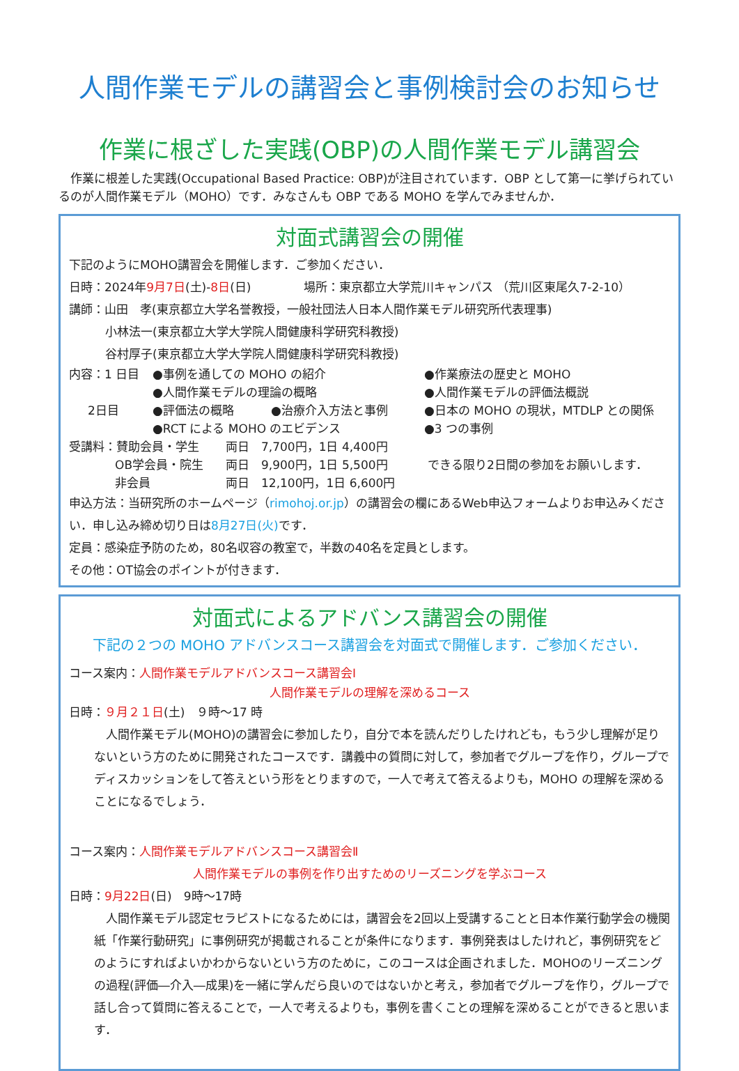人間作業モデルの講習会と事例検討会のお知らせ
作業に根ざした実践(OBP)の人間作業モデル講習会
作業に根差した実践(Occupational Based Practice: OBP)が注目されています．OBP として第一に挙げられているのが人間作業モデル（MOHO）です．みなさんも OBP である MOHO を学んでみませんか．
対面式講習会の開催
下記のようにMOHO講習会を開催します．ご参加ください．
日時：2024年9月7日(土)-8日(日) 場所：東京都立大学荒川キャンパス （荒川区東尾久7-2-10）
講師：山田　孝(東京都立大学名誉教授，一般社団法人日本人間作業モデル研究所代表理事)
小林法一(東京都立大学大学院人間健康科学研究科教授)
谷村厚子(東京都立大学大学院人間健康科学研究科教授)
内容：1 日目 ●事例を通しての MOHO の紹介 ●作業療法の歴史と MOHO
●人間作業モデルの理論の概略 ●人間作業モデルの評価法概説
2日目 ●評価法の概略 ●治療介入方法と事例 ●日本の MOHO の現状，MTDLP との関係
●RCT による MOHO のエビデンス ●3 つの事例
受講料：賛助会員・学生 両日　7,700円，1日 4,400円
OB学会員・院生 両日　9,900円，1日 5,500円 できる限り2日間の参加をお願いします．
非会員 両日　12,100円，1日 6,600円
申込方法：当研究所のホームページ（rimohoj.or.jp）の講習会の欄にあるWeb申込フォームよりお申込みください．申し込み締め切り日は8月27日(火) です．
定員：感染症予防のため，80名収容の教室で，半数の40名を定員とします。
その他：OT協会のポイントが付きます．
対面式によるアドバンス講習会の開催
下記の２つの MOHO アドバンスコース講習会を対面式で開催します．ご参加ください．
コース案内：人間作業モデルアドバンスコース講習会Ⅰ
人間作業モデルの理解を深めるコース
日時：９月２１日(土)　９時～17 時
人間作業モデル(MOHO)の講習会に参加したり，自分で本を読んだりしたけれども，もう少し理解が足りないという方のために開発されたコースです．講義中の質問に対して，参加者でグループを作り，グループでディスカッションをして答えという形をとりますので，一人で考えて答えるよりも，MOHO の理解を深めることになるでしょう．
コース案内：人間作業モデルアドバンスコース講習会Ⅱ
人間作業モデルの事例を作り出すためのリーズニングを学ぶコース
日時：9月22日(日)　9時～17時
人間作業モデル認定セラピストになるためには，講習会を2回以上受講することと日本作業行動学会の機関紙「作業行動研究」に事例研究が掲載されることが条件になります．事例発表はしたけれど，事例研究をどのようにすればよいかわからないという方のために，このコースは企画されました．MOHOのリーズニングの過程(評価―介入―成果)を一緒に学んだら良いのではないかと考え，参加者でグループを作り，グループで話し合って質問に答えることで，一人で考えるよりも，事例を書くことの理解を深めることができると思います．